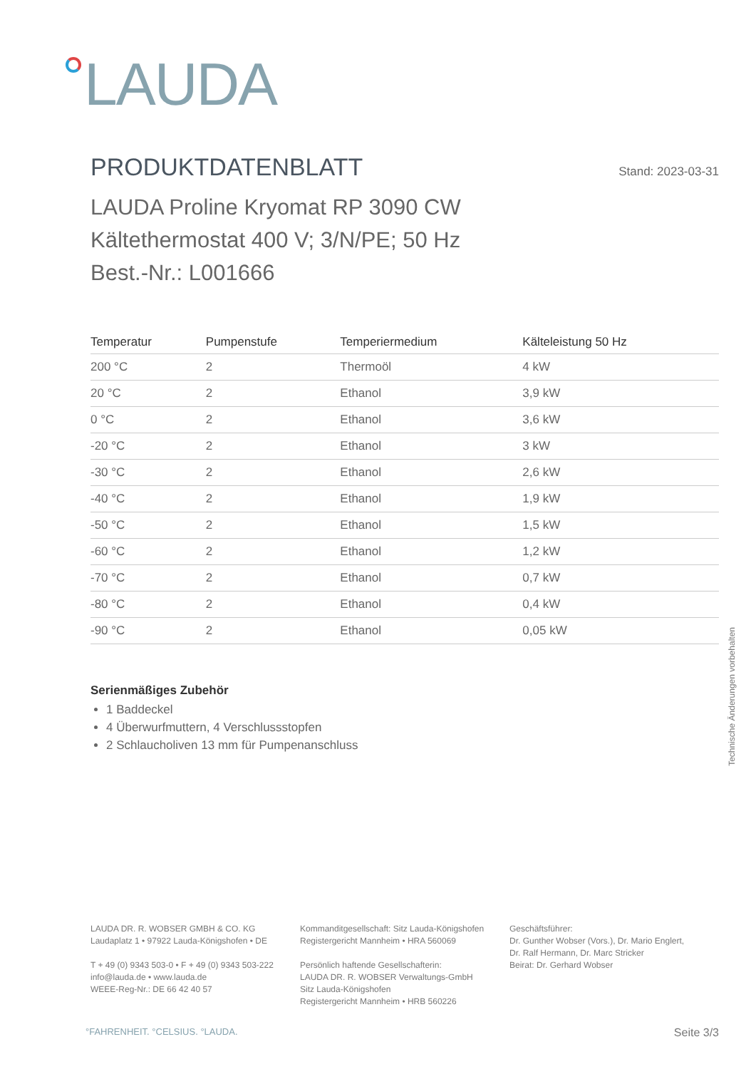LAUDA
PRODUKTDATENBLATT
Stand: 2023-03-31
LAUDA Proline Kryomat RP 3090 CW
Kältethermostat 400 V; 3/N/PE; 50 Hz
Best.-Nr.: L001666
| Temperatur | Pumpenstufe | Temperiermedium | Kälteleistung 50 Hz |
| --- | --- | --- | --- |
| 200 °C | 2 | Thermoöl | 4 kW |
| 20 °C | 2 | Ethanol | 3,9 kW |
| 0 °C | 2 | Ethanol | 3,6 kW |
| -20 °C | 2 | Ethanol | 3 kW |
| -30 °C | 2 | Ethanol | 2,6 kW |
| -40 °C | 2 | Ethanol | 1,9 kW |
| -50 °C | 2 | Ethanol | 1,5 kW |
| -60 °C | 2 | Ethanol | 1,2 kW |
| -70 °C | 2 | Ethanol | 0,7 kW |
| -80 °C | 2 | Ethanol | 0,4 kW |
| -90 °C | 2 | Ethanol | 0,05 kW |
Serienmäßiges Zubehör
1 Baddeckel
4 Überwurfmuttern, 4 Verschlussstopfen
2 Schlaucholiven 13 mm für Pumpenanschluss
Technische Änderungen vorbehalten
LAUDA DR. R. WOBSER GMBH & CO. KG
Laudaplatz 1 • 97922 Lauda-Königshofen • DE
T + 49 (0) 9343 503-0 • F + 49 (0) 9343 503-222
info@lauda.de • www.lauda.de
WEEE-Reg-Nr.: DE 66 42 40 57
Kommanditgesellschaft: Sitz Lauda-Königshofen
Registergericht Mannheim • HRA 560069
Persönlich haftende Gesellschafterin:
LAUDA DR. R. WOBSER Verwaltungs-GmbH
Sitz Lauda-Königshofen
Registergericht Mannheim • HRB 560226
Geschäftsführer:
Dr. Gunther Wobser (Vors.), Dr. Mario Englert,
Dr. Ralf Hermann, Dr. Marc Stricker
Beirat: Dr. Gerhard Wobser
°FAHRENHEIT. °CELSIUS. °LAUDA. Seite 3/3